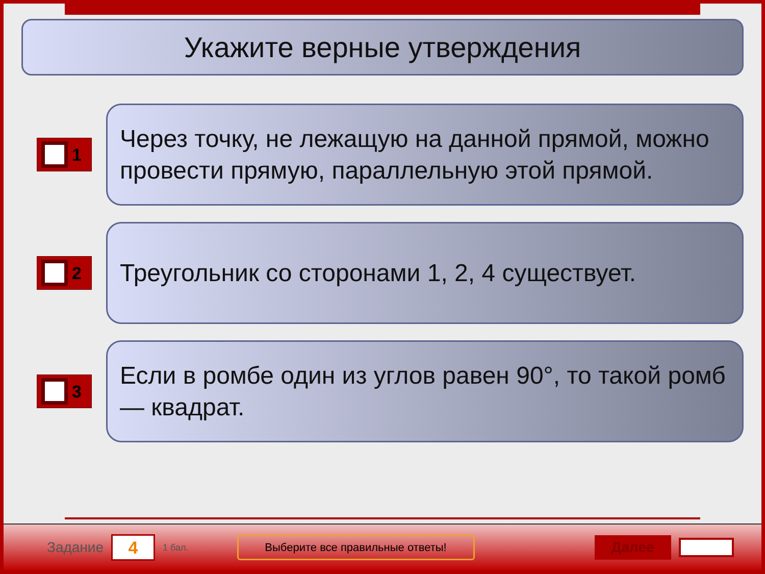Укажите верные утверждения
1
Через точку, не лежащую на данной прямой, можно провести прямую, параллельную этой прямой.
2
Треугольник со сторонами 1, 2, 4 существует.
3
Если в ромбе один из углов равен 90°, то такой ромб — квадрат.
Задание
4
1 бал.
Выберите все правильные ответы!
Далее